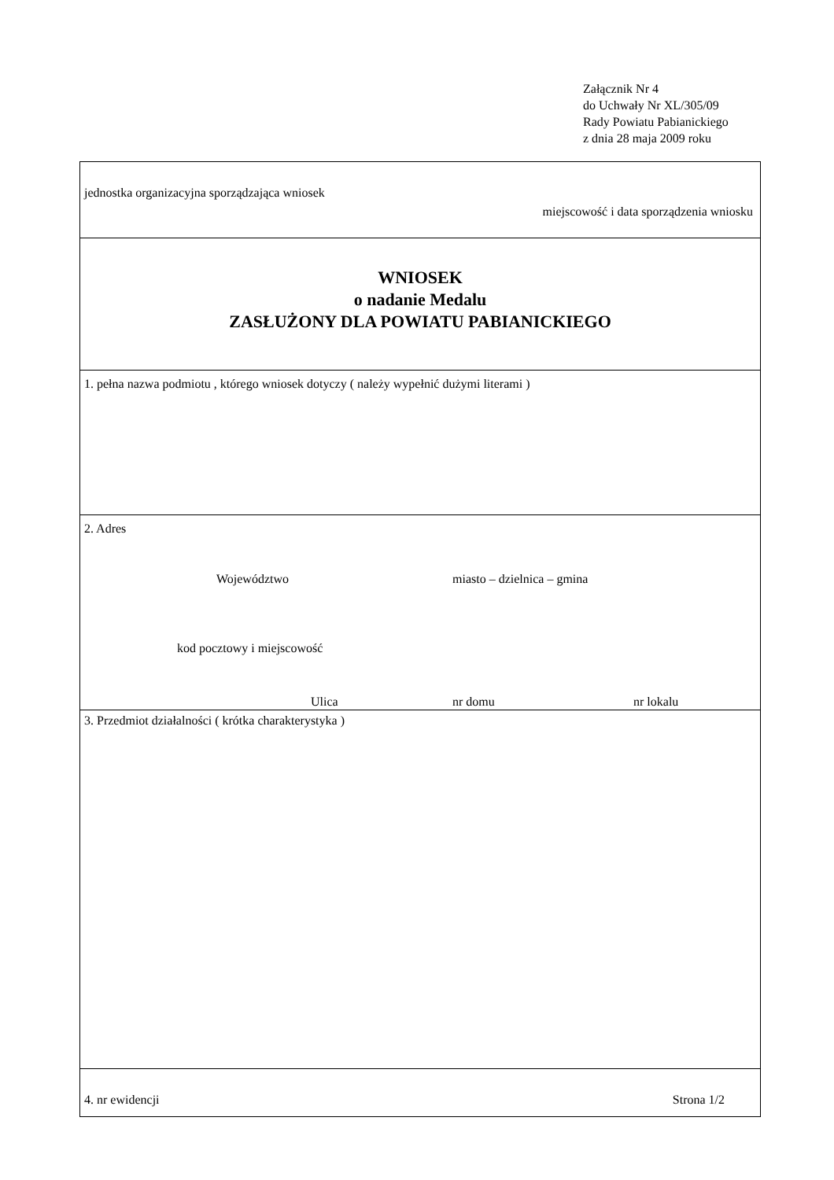Załącznik Nr 4
do Uchwały Nr XL/305/09
Rady Powiatu Pabianickiego
z dnia 28 maja 2009 roku
jednostka organizacyjna sporządzająca wniosek
miejscowość i data sporządzenia wniosku
WNIOSEK
o nadanie Medalu
ZASŁUŻONY DLA POWIATU PABIANICKIEGO
1. pełna nazwa podmiotu , którego wniosek dotyczy ( należy wypełnić dużymi literami )
2. Adres
Województwo miasto – dzielnica – gmina
kod pocztowy i miejscowość
Ulica nr domu nr lokalu
3. Przedmiot działalności ( krótka charakterystyka )
4. nr ewidencji Strona 1/2